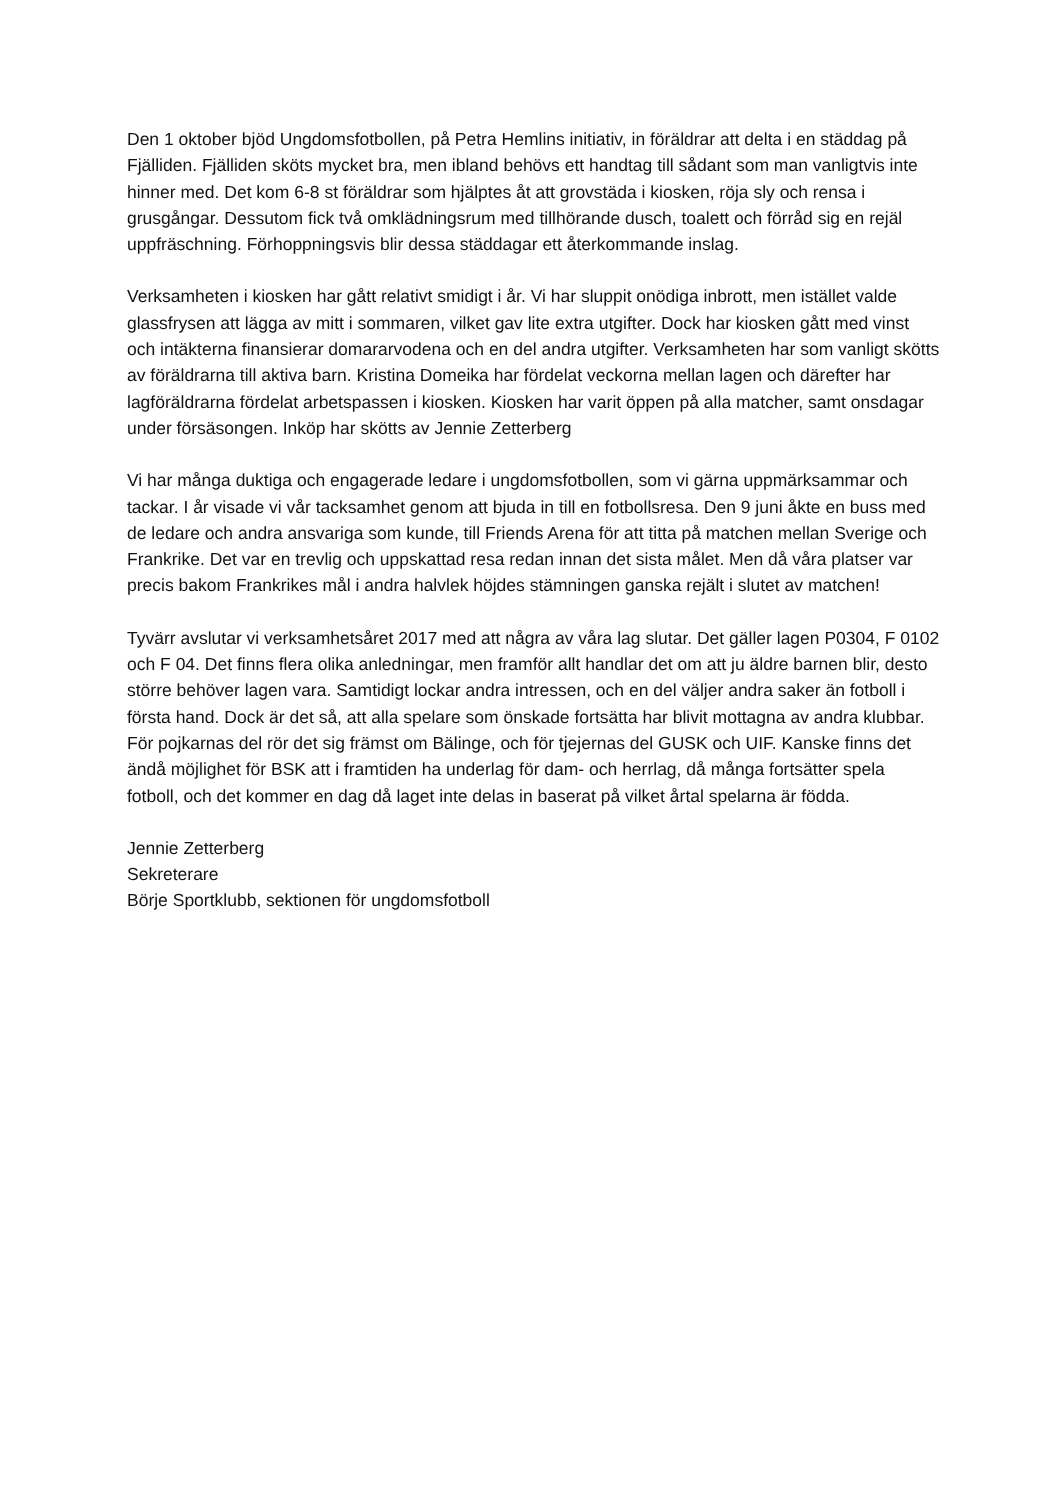Den 1 oktober bjöd Ungdomsfotbollen, på Petra Hemlins initiativ, in föräldrar att delta i en städdag på Fjälliden. Fjälliden sköts mycket bra, men ibland behövs ett handtag till sådant som man vanligtvis inte hinner med. Det kom 6-8 st föräldrar som hjälptes åt att grovstäda i kiosken, röja sly och rensa i grusgångar. Dessutom fick två omklädningsrum med tillhörande dusch, toalett och förråd sig en rejäl uppfräschning. Förhoppningsvis blir dessa städdagar ett återkommande inslag.
Verksamheten i kiosken har gått relativt smidigt i år. Vi har sluppit onödiga inbrott, men istället valde glassfrysen att lägga av mitt i sommaren, vilket gav lite extra utgifter. Dock har kiosken gått med vinst och intäkterna finansierar domararvodena och en del andra utgifter. Verksamheten har som vanligt skötts av föräldrarna till aktiva barn. Kristina Domeika har fördelat veckorna mellan lagen och därefter har lagföräldrarna fördelat arbetspassen i kiosken. Kiosken har varit öppen på alla matcher, samt onsdagar under försäsongen. Inköp har skötts av Jennie Zetterberg
Vi har många duktiga och engagerade ledare i ungdomsfotbollen, som vi gärna uppmärksammar och tackar. I år visade vi vår tacksamhet genom att bjuda in till en fotbollsresa. Den 9 juni åkte en buss med de ledare och andra ansvariga som kunde, till Friends Arena för att titta på matchen mellan Sverige och Frankrike. Det var en trevlig och uppskattad resa redan innan det sista målet. Men då våra platser var precis bakom Frankrikes mål i andra halvlek höjdes stämningen ganska rejält i slutet av matchen!
Tyvärr avslutar vi verksamhetsåret 2017 med att några av våra lag slutar. Det gäller lagen P0304, F 0102 och F 04. Det finns flera olika anledningar, men framför allt handlar det om att ju äldre barnen blir, desto större behöver lagen vara. Samtidigt lockar andra intressen, och en del väljer andra saker än fotboll i första hand. Dock är det så, att alla spelare som önskade fortsätta har blivit mottagna av andra klubbar. För pojkarnas del rör det sig främst om Bälinge, och för tjejernas del GUSK och UIF. Kanske finns det ändå möjlighet för BSK att i framtiden ha underlag för dam- och herrlag, då många fortsätter spela fotboll, och det kommer en dag då laget inte delas in baserat på vilket årtal spelarna är födda.
Jennie Zetterberg
Sekreterare
Börje Sportklubb, sektionen för ungdomsfotboll